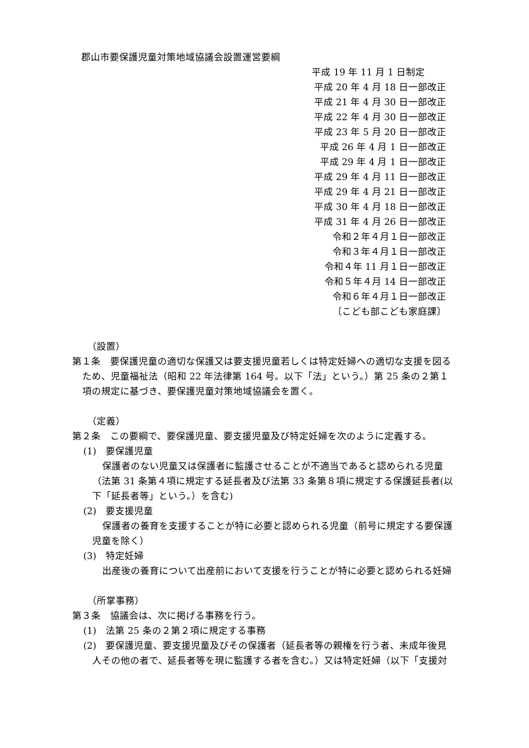郡山市要保護児童対策地域協議会設置運営要綱
平成 19 年 11 月 1 日制定
平成 20 年 4 月 18 日一部改正
平成 21 年 4 月 30 日一部改正
平成 22 年 4 月 30 日一部改正
平成 23 年 5 月 20 日一部改正
平成 26 年 4 月 1 日一部改正
平成 29 年 4 月 1 日一部改正
平成 29 年 4 月 11 日一部改正
平成 29 年 4 月 21 日一部改正
平成 30 年 4 月 18 日一部改正
平成 31 年 4 月 26 日一部改正
令和２年４月１日一部改正
令和３年４月１日一部改正
令和４年 11 月１日一部改正
令和５年４月 14 日一部改正
令和６年４月１日一部改正
〔こども部こども家庭課〕
（設置）
第１条　要保護児童の適切な保護又は要支援児童若しくは特定妊婦への適切な支援を図るため、児童福祉法（昭和 22 年法律第 164 号。以下「法」という。）第 25 条の２第１項の規定に基づき、要保護児童対策地域協議会を置く。
（定義）
第２条　この要綱で、要保護児童、要支援児童及び特定妊婦を次のように定義する。
(1)　要保護児童
保護者のない児童又は保護者に監護させることが不適当であると認められる児童（法第 31 条第４項に規定する延長者及び法第 33 条第８項に規定する保護延長者(以下「延長者等」という。）を含む)
(2)　要支援児童
保護者の養育を支援することが特に必要と認められる児童（前号に規定する要保護児童を除く）
(3)　特定妊婦
出産後の養育について出産前において支援を行うことが特に必要と認められる妊婦
（所掌事務）
第３条　協議会は、次に掲げる事務を行う。
(1)　法第 25 条の２第２項に規定する事務
(2)　要保護児童、要支援児童及びその保護者（延長者等の親権を行う者、未成年後見人その他の者で、延長者等を現に監護する者を含む。）又は特定妊婦（以下「支援対